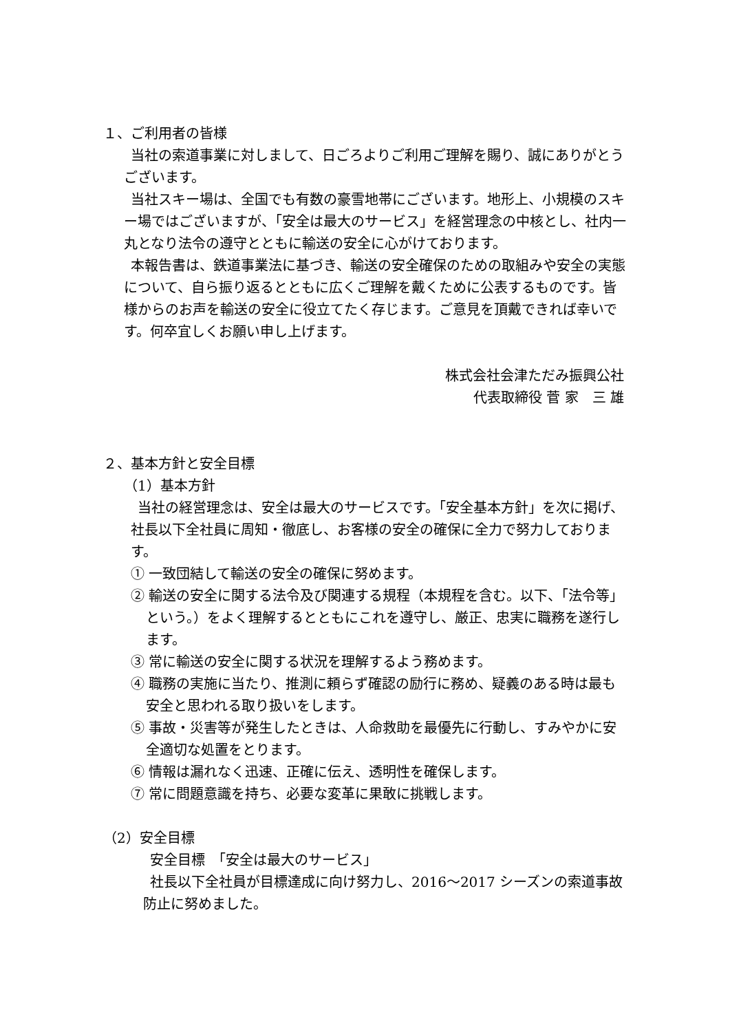１、ご利用者の皆様
当社の索道事業に対しまして、日ごろよりご利用ご理解を賜り、誠にありがとうございます。
当社スキー場は、全国でも有数の豪雪地帯にございます。地形上、小規模のスキー場ではございますが、「安全は最大のサービス」を経営理念の中核とし、社内一丸となり法令の遵守とともに輸送の安全に心がけております。
本報告書は、鉄道事業法に基づき、輸送の安全確保のための取組みや安全の実態について、自ら振り返るとともに広くご理解を戴くために公表するものです。皆様からのお声を輸送の安全に役立てたく存じます。ご意見を頂戴できれば幸いです。何卒宜しくお願い申し上げます。
株式会社会津ただみ振興公社
代表取締役 菅 家　三 雄
２、基本方針と安全目標
（1）基本方針
当社の経営理念は、安全は最大のサービスです。「安全基本方針」を次に掲げ、社長以下全社員に周知・徹底し、お客様の安全の確保に全力で努力しております。
① 一致団結して輸送の安全の確保に努めます。
② 輸送の安全に関する法令及び関連する規程（本規程を含む。以下、「法令等」という。）をよく理解するとともにこれを遵守し、厳正、忠実に職務を遂行します。
③ 常に輸送の安全に関する状況を理解するよう務めます。
④ 職務の実施に当たり、推測に頼らず確認の励行に務め、疑義のある時は最も安全と思われる取り扱いをします。
⑤ 事故・災害等が発生したときは、人命救助を最優先に行動し、すみやかに安全適切な処置をとります。
⑥ 情報は漏れなく迅速、正確に伝え、透明性を確保します。
⑦ 常に問題意識を持ち、必要な変革に果敢に挑戦します。
（2）安全目標
安全目標　「安全は最大のサービス」
社長以下全社員が目標達成に向け努力し、2016～2017 シーズンの索道事故防止に努めました。